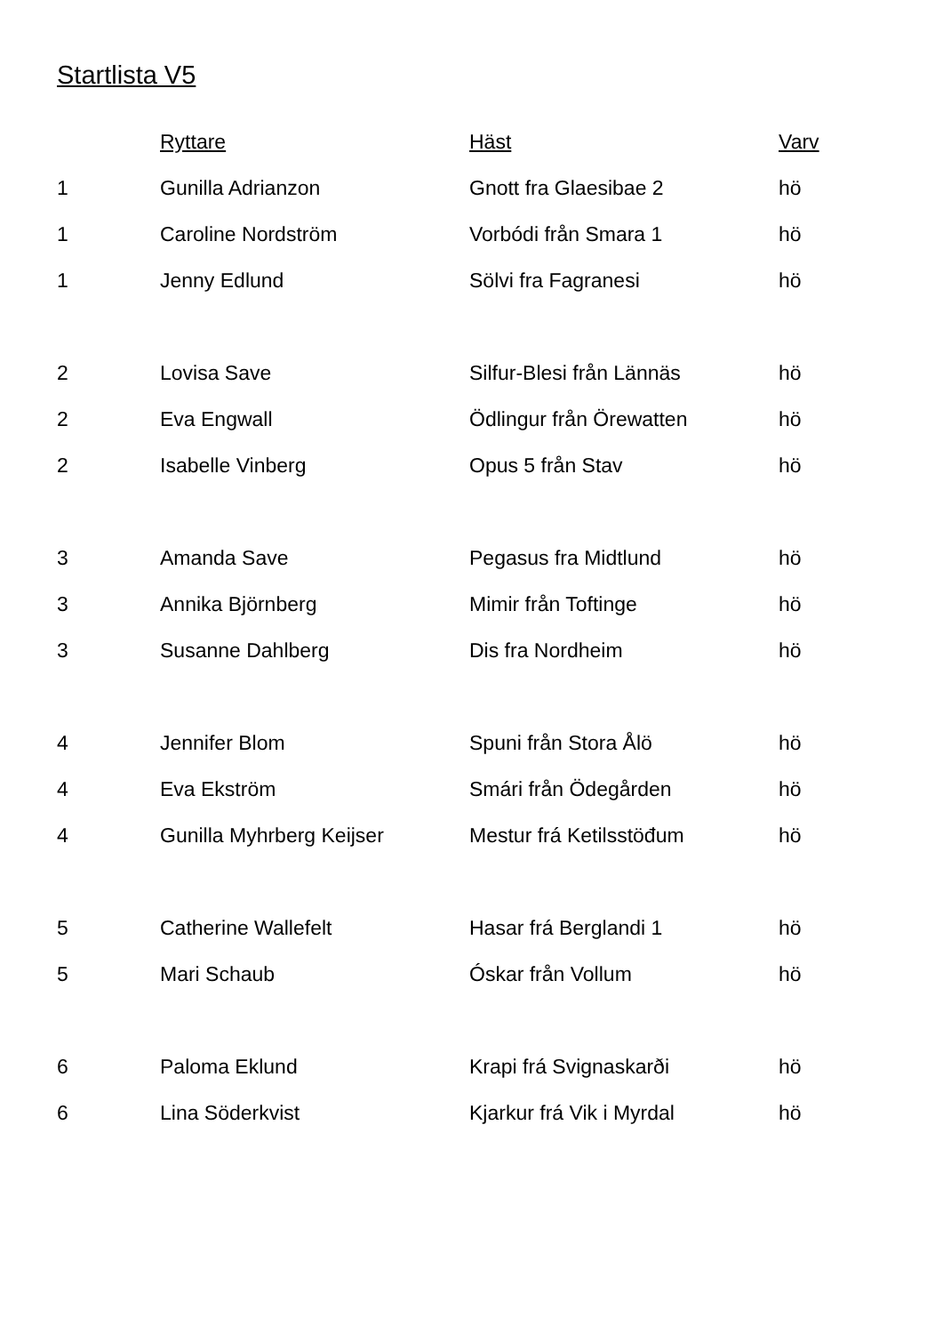Startlista V5
| | Ryttare | Häst | Varv |
| --- | --- | --- | --- |
| 1 | Gunilla Adrianzon | Gnott fra Glaesibae 2 | hö |
| 1 | Caroline Nordström | Vorbódi från Smara 1 | hö |
| 1 | Jenny Edlund | Sölvi fra Fagranesi | hö |
| 2 | Lovisa Save | Silfur-Blesi från Lännäs | hö |
| 2 | Eva Engwall | Ödlingur från Örewatten | hö |
| 2 | Isabelle Vinberg | Opus 5 från Stav | hö |
| 3 | Amanda Save | Pegasus fra Midtlund | hö |
| 3 | Annika Björnberg | Mimir från Toftinge | hö |
| 3 | Susanne Dahlberg | Dis fra Nordheim | hö |
| 4 | Jennifer Blom | Spuni från Stora Ålö | hö |
| 4 | Eva Ekström | Smári från Ödegården | hö |
| 4 | Gunilla Myhrberg Keijser | Mestur frá Ketilsstöđum | hö |
| 5 | Catherine Wallefelt | Hasar frá Berglandi 1 | hö |
| 5 | Mari Schaub | Óskar från Vollum | hö |
| 6 | Paloma Eklund | Krapi frá Svignaskarði | hö |
| 6 | Lina Söderkvist | Kjarkur frá Vik i Myrdal | hö |